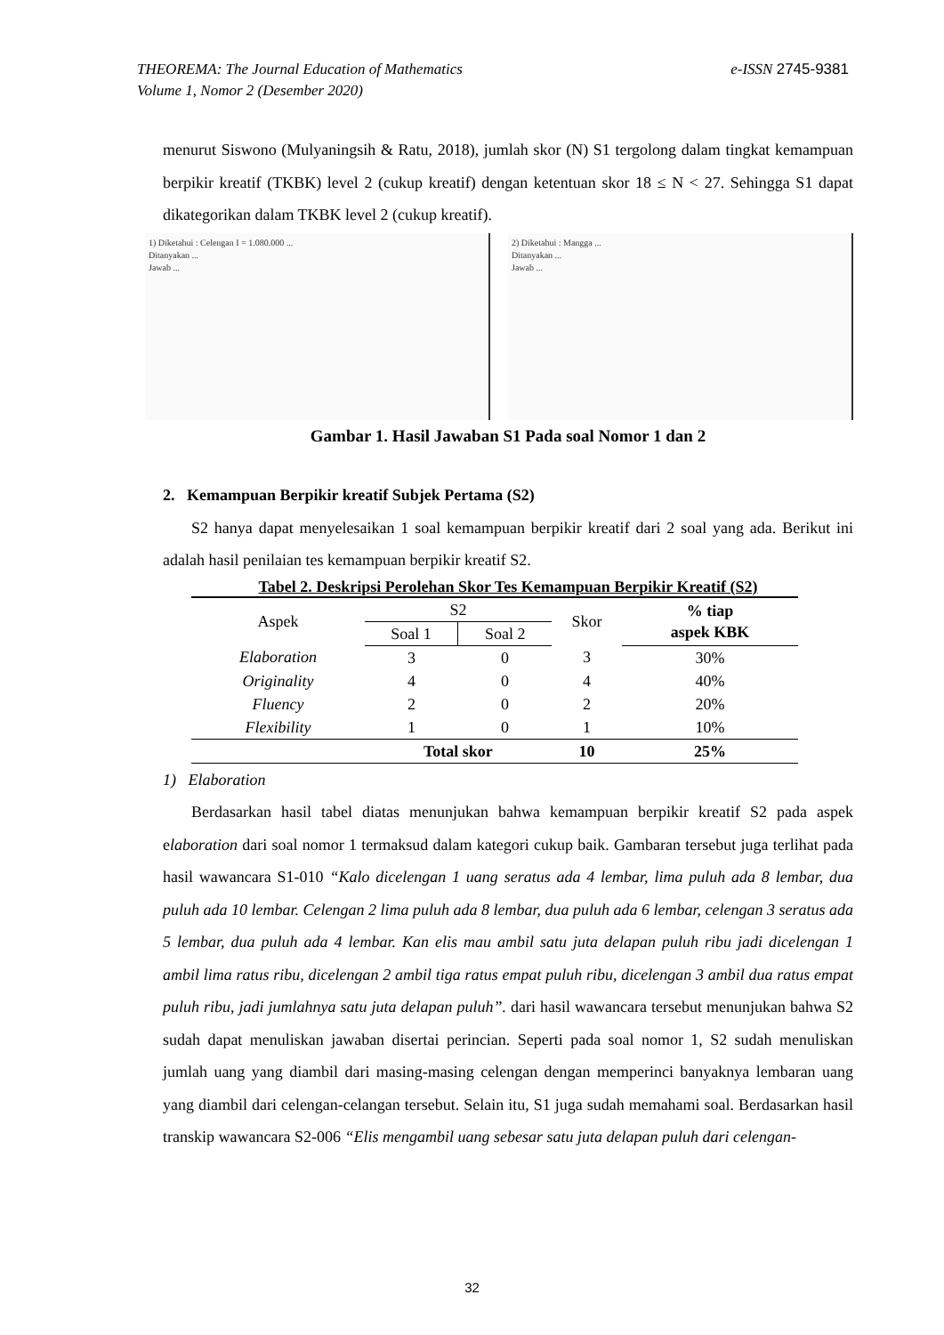e-ISSN 2745-9381 THEOREMA: The Journal Education of Mathematics
Volume 1, Nomor 2 (Desember 2020)
menurut Siswono (Mulyaningsih & Ratu, 2018), jumlah skor (N) S1 tergolong dalam tingkat kemampuan berpikir kreatif (TKBK) level 2 (cukup kreatif) dengan ketentuan skor 18 ≤ N < 27. Sehingga S1 dapat dikategorikan dalam TKBK level 2 (cukup kreatif).
1) Diketahui : Celengan I = 1.080.000 ...
Ditanyakan ...
Jawab ...
2) Diketahui : Mangga ...
Ditanyakan ...
Jawab ...
Gambar 1. Hasil Jawaban S1 Pada soal Nomor 1 dan 2
2. Kemampuan Berpikir kreatif Subjek Pertama (S2)
S2 hanya dapat menyelesaikan 1 soal kemampuan berpikir kreatif dari 2 soal yang ada. Berikut ini adalah hasil penilaian tes kemampuan berpikir kreatif S2.
Tabel 2. Deskripsi Perolehan Skor Tes Kemampuan Berpikir Kreatif (S2)
| Aspek | S2 | | Skor | % tiap aspek KBK |
| --- | --- | --- | --- | --- |
| | Soal 1 | Soal 2 | | |
| Elaboration | 3 | 0 | 3 | 30% |
| Originality | 4 | 0 | 4 | 40% |
| Fluency | 2 | 0 | 2 | 20% |
| Flexibility | 1 | 0 | 1 | 10% |
| | Total skor | | 10 | 25% |
1) Elaboration
Berdasarkan hasil tabel diatas menunjukan bahwa kemampuan berpikir kreatif S2 pada aspek elaboration dari soal nomor 1 termaksud dalam kategori cukup baik. Gambaran tersebut juga terlihat pada hasil wawancara S1-010 “Kalo dicelengan 1 uang seratus ada 4 lembar, lima puluh ada 8 lembar, dua puluh ada 10 lembar. Celengan 2 lima puluh ada 8 lembar, dua puluh ada 6 lembar, celengan 3 seratus ada 5 lembar, dua puluh ada 4 lembar. Kan elis mau ambil satu juta delapan puluh ribu jadi dicelengan 1 ambil lima ratus ribu, dicelengan 2 ambil tiga ratus empat puluh ribu, dicelengan 3 ambil dua ratus empat puluh ribu, jadi jumlahnya satu juta delapan puluh”. dari hasil wawancara tersebut menunjukan bahwa S2 sudah dapat menuliskan jawaban disertai perincian. Seperti pada soal nomor 1, S2 sudah menuliskan jumlah uang yang diambil dari masing-masing celengan dengan memperinci banyaknya lembaran uang yang diambil dari celengan-celangan tersebut. Selain itu, S1 juga sudah memahami soal. Berdasarkan hasil transkip wawancara S2-006 “Elis mengambil uang sebesar satu juta delapan puluh dari celengan-
32